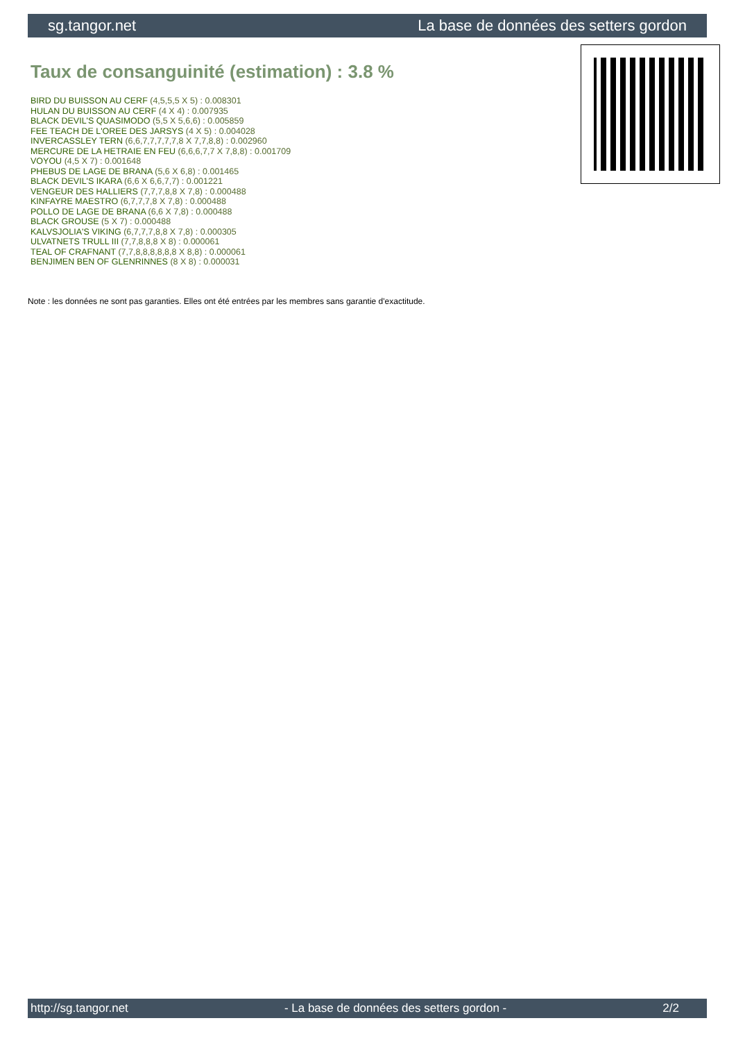sg.tangor.net La base de données des setters gordon
Taux de consanguinité (estimation) : 3.8 %
BIRD DU BUISSON AU CERF (4,5,5,5 X 5) : 0.008301
HULAN DU BUISSON AU CERF (4 X 4) : 0.007935
BLACK DEVIL'S QUASIMODO (5,5 X 5,6,6) : 0.005859
FEE TEACH DE L'OREE DES JARSYS (4 X 5) : 0.004028
INVERCASSLEY TERN (6,6,7,7,7,7,7,8 X 7,7,8,8) : 0.002960
MERCURE DE LA HETRAIE EN FEU (6,6,6,7,7 X 7,8,8) : 0.001709
VOYOU (4,5 X 7) : 0.001648
PHEBUS DE LAGE DE BRANA (5,6 X 6,8) : 0.001465
BLACK DEVIL'S IKARA (6,6 X 6,6,7,7) : 0.001221
VENGEUR DES HALLIERS (7,7,7,8,8 X 7,8) : 0.000488
KINFAYRE MAESTRO (6,7,7,7,8 X 7,8) : 0.000488
POLLO DE LAGE DE BRANA (6,6 X 7,8) : 0.000488
BLACK GROUSE (5 X 7) : 0.000488
KALVSJOLIA'S VIKING (6,7,7,7,8,8 X 7,8) : 0.000305
ULVATNETS TRULL III (7,7,8,8,8 X 8) : 0.000061
TEAL OF CRAFNANT (7,7,8,8,8,8,8,8 X 8,8) : 0.000061
BENJIMEN BEN OF GLENRINNES (8 X 8) : 0.000031
Note : les données ne sont pas garanties. Elles ont été entrées par les membres sans garantie d'exactitude.
http://sg.tangor.net - La base de données des setters gordon - 2/2